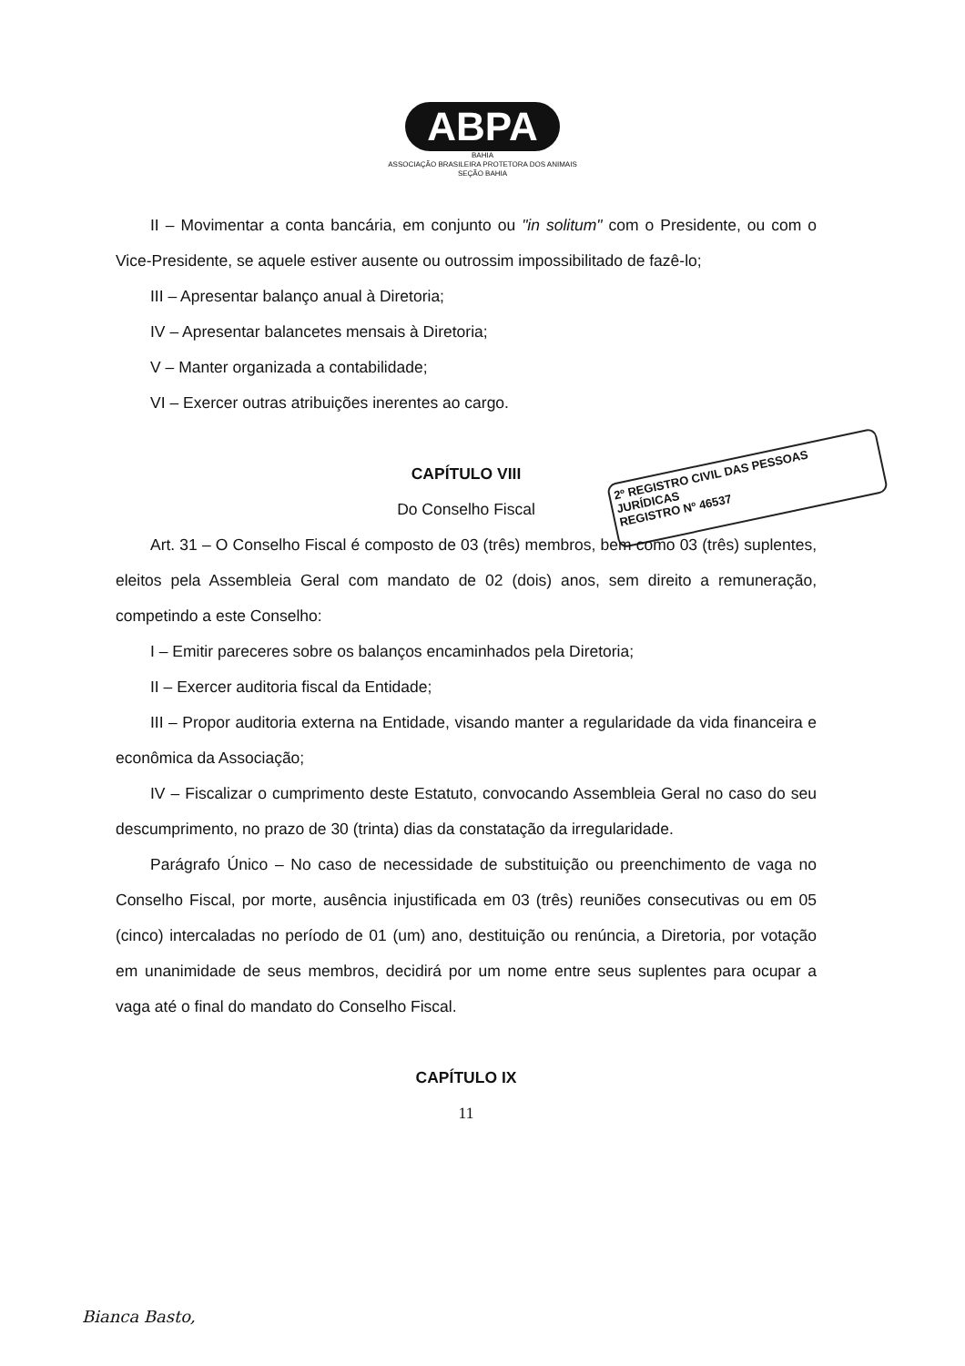ABPA
BAHIA
ASSOCIAÇÃO BRASILEIRA PROTETORA DOS ANIMAIS
SEÇÃO BAHIA
2º REGISTRO CIVIL DAS PESSOAS JURÍDICAS
REGISTRO Nº 46537
II – Movimentar a conta bancária, em conjunto ou "in solitum" com o Presidente, ou com o Vice-Presidente, se aquele estiver ausente ou outrossim impossibilitado de fazê-lo;
III – Apresentar balanço anual à Diretoria;
IV – Apresentar balancetes mensais à Diretoria;
V – Manter organizada a contabilidade;
VI – Exercer outras atribuições inerentes ao cargo.
CAPÍTULO VIII
Do Conselho Fiscal
Art. 31 – O Conselho Fiscal é composto de 03 (três) membros, bem como 03 (três) suplentes, eleitos pela Assembleia Geral com mandato de 02 (dois) anos, sem direito a remuneração, competindo a este Conselho:
I – Emitir pareceres sobre os balanços encaminhados pela Diretoria;
II – Exercer auditoria fiscal da Entidade;
III – Propor auditoria externa na Entidade, visando manter a regularidade da vida financeira e econômica da Associação;
IV – Fiscalizar o cumprimento deste Estatuto, convocando Assembleia Geral no caso do seu descumprimento, no prazo de 30 (trinta) dias da constatação da irregularidade.
Parágrafo Único – No caso de necessidade de substituição ou preenchimento de vaga no Conselho Fiscal, por morte, ausência injustificada em 03 (três) reuniões consecutivas ou em 05 (cinco) intercaladas no período de 01 (um) ano, destituição ou renúncia, a Diretoria, por votação em unanimidade de seus membros, decidirá por um nome entre seus suplentes para ocupar a vaga até o final do mandato do Conselho Fiscal.
CAPÍTULO IX
11
Bianca Basto,